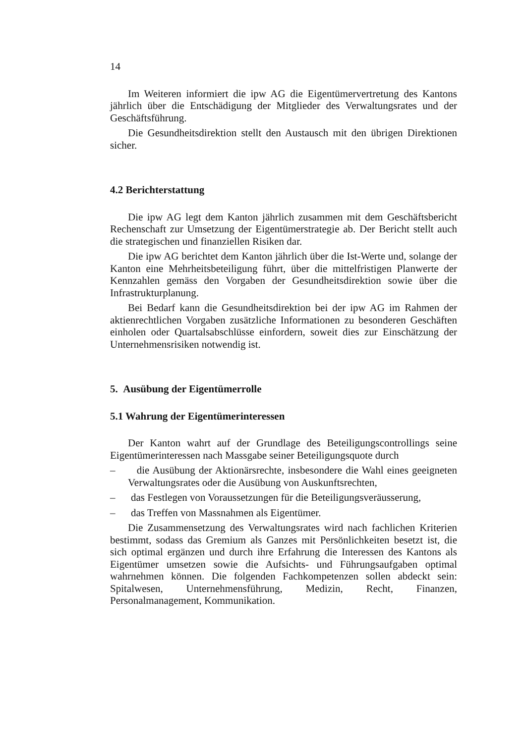14
Im Weiteren informiert die ipw AG die Eigentümervertretung des Kantons jährlich über die Entschädigung der Mitglieder des Verwaltungsrates und der Geschäftsführung.
Die Gesundheitsdirektion stellt den Austausch mit den übrigen Direktionen sicher.
4.2 Berichterstattung
Die ipw AG legt dem Kanton jährlich zusammen mit dem Geschäftsbericht Rechenschaft zur Umsetzung der Eigentümerstrategie ab. Der Bericht stellt auch die strategischen und finanziellen Risiken dar.
Die ipw AG berichtet dem Kanton jährlich über die Ist-Werte und, solange der Kanton eine Mehrheitsbeteiligung führt, über die mittelfristigen Planwerte der Kennzahlen gemäss den Vorgaben der Gesundheitsdirektion sowie über die Infrastrukturplanung.
Bei Bedarf kann die Gesundheitsdirektion bei der ipw AG im Rahmen der aktienrechtlichen Vorgaben zusätzliche Informationen zu besonderen Geschäften einholen oder Quartalsabschlüsse einfordern, soweit dies zur Einschätzung der Unternehmensrisiken notwendig ist.
5. Ausübung der Eigentümerrolle
5.1 Wahrung der Eigentümerinteressen
Der Kanton wahrt auf der Grundlage des Beteiligungscontrollings seine Eigentümerinteressen nach Massgabe seiner Beteiligungsquote durch
– die Ausübung der Aktionärsrechte, insbesondere die Wahl eines geeigneten Verwaltungsrates oder die Ausübung von Auskunftsrechten,
– das Festlegen von Voraussetzungen für die Beteiligungsveräusserung,
– das Treffen von Massnahmen als Eigentümer.
Die Zusammensetzung des Verwaltungsrates wird nach fachlichen Kriterien bestimmt, sodass das Gremium als Ganzes mit Persönlichkeiten besetzt ist, die sich optimal ergänzen und durch ihre Erfahrung die Interessen des Kantons als Eigentümer umsetzen sowie die Aufsichts- und Führungsaufgaben optimal wahrnehmen können. Die folgenden Fachkompetenzen sollen abdeckt sein: Spitalwesen, Unternehmensführung, Medizin, Recht, Finanzen, Personalmanagement, Kommunikation.